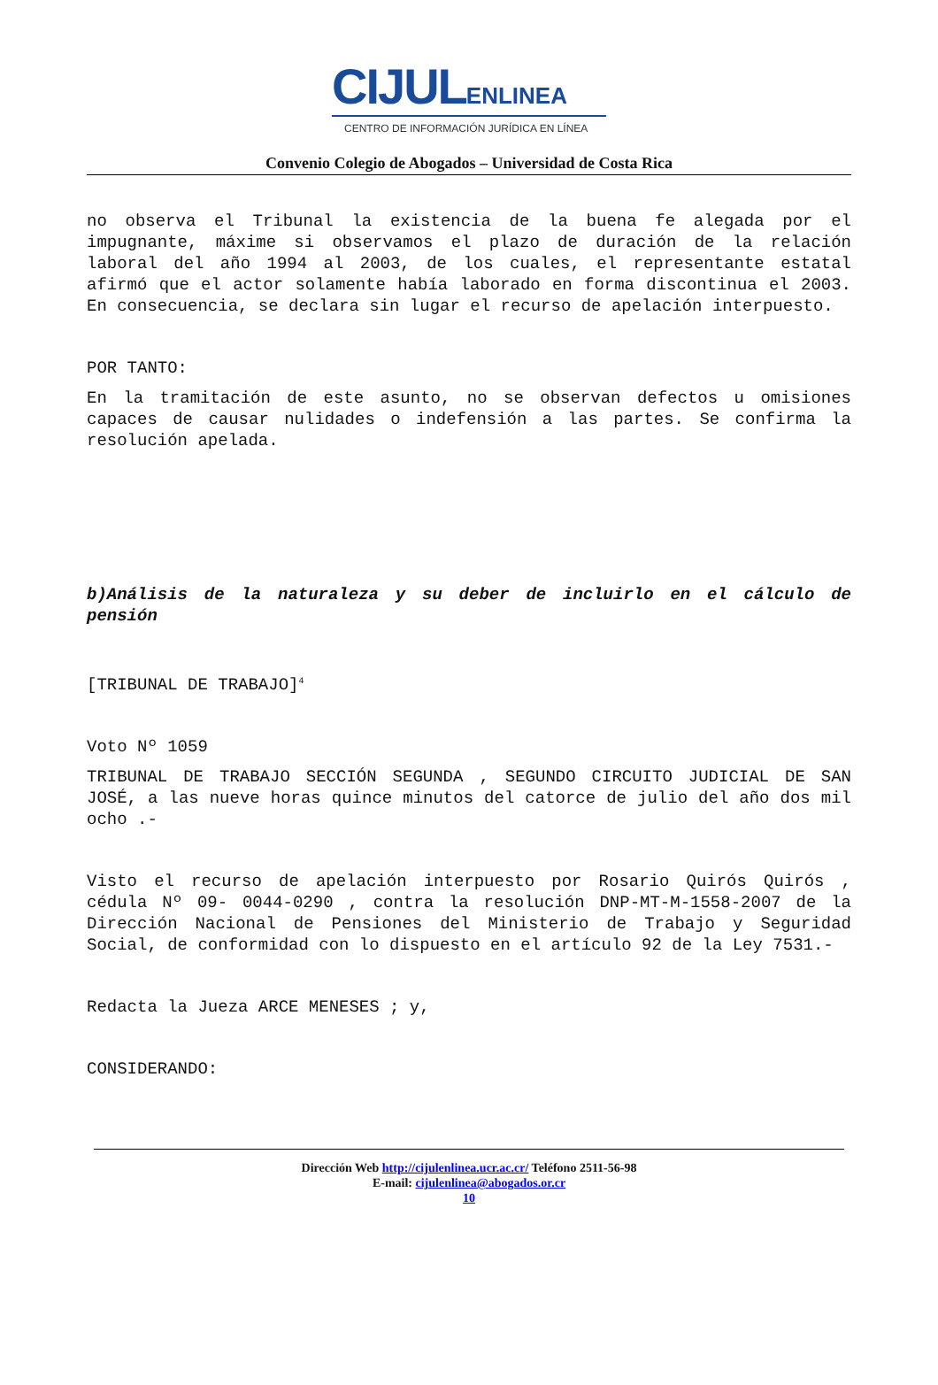CIJULENLINEA
CENTRO DE INFORMACIÓN JURÍDICA EN LÍNEA
Convenio Colegio de Abogados – Universidad de Costa Rica
no observa el Tribunal la existencia de la buena fe alegada por el impugnante, máxime si observamos el plazo de duración de la relación laboral del año 1994 al 2003, de los cuales, el representante estatal afirmó que el actor solamente había laborado en forma discontinua el 2003. En consecuencia, se declara sin lugar el recurso de apelación interpuesto.
POR TANTO:
En la tramitación de este asunto, no se observan defectos u omisiones capaces de causar nulidades o indefensión a las partes. Se confirma la resolución apelada.
b)Análisis de la naturaleza y su deber de incluirlo en el cálculo de pensión
[TRIBUNAL DE TRABAJO]<sup>4</sup>
Voto Nº 1059
TRIBUNAL DE TRABAJO SECCIÓN SEGUNDA , SEGUNDO CIRCUITO JUDICIAL DE SAN JOSÉ, a las nueve horas quince minutos del catorce de julio del año dos mil ocho .-
Visto el recurso de apelación interpuesto por Rosario Quirós Quirós , cédula Nº 09- 0044-0290 , contra la resolución DNP-MT-M-1558-2007 de la Dirección Nacional de Pensiones del Ministerio de Trabajo y Seguridad Social, de conformidad con lo dispuesto en el artículo 92 de la Ley 7531.-
Redacta la Jueza ARCE MENESES ; y,
CONSIDERANDO:
Dirección Web http://cijulenlinea.ucr.ac.cr/ Teléfono 2511-56-98
E-mail: cijulenlinea@abogados.or.cr
10